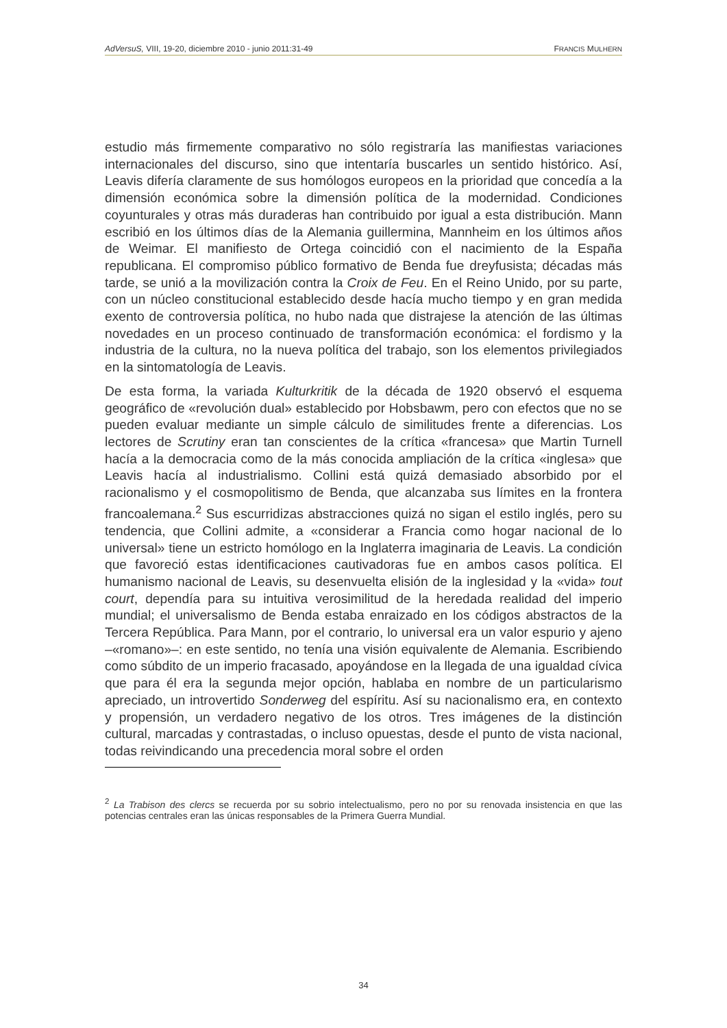AdVersuS, VIII, 19-20, diciembre 2010 - junio 2011:31-49 FRANCIS MULHERN
estudio más firmemente comparativo no sólo registraría las manifiestas variaciones internacionales del discurso, sino que intentaría buscarles un sentido histórico. Así, Leavis difería claramente de sus homólogos europeos en la prioridad que concedía a la dimensión económica sobre la dimensión política de la modernidad. Condiciones coyunturales y otras más duraderas han contribuido por igual a esta distribución. Mann escribió en los últimos días de la Alemania guillermina, Mannheim en los últimos años de Weimar. El manifiesto de Ortega coincidió con el nacimiento de la España republicana. El compromiso público formativo de Benda fue dreyfusista; décadas más tarde, se unió a la movilización contra la Croix de Feu. En el Reino Unido, por su parte, con un núcleo constitucional establecido desde hacía mucho tiempo y en gran medida exento de controversia política, no hubo nada que distrajese la atención de las últimas novedades en un proceso continuado de transformación económica: el fordismo y la industria de la cultura, no la nueva política del trabajo, son los elementos privilegiados en la sintomatología de Leavis.
De esta forma, la variada Kulturkritik de la década de 1920 observó el esquema geográfico de «revolución dual» establecido por Hobsbawm, pero con efectos que no se pueden evaluar mediante un simple cálculo de similitudes frente a diferencias. Los lectores de Scrutiny eran tan conscientes de la crítica «francesa» que Martin Turnell hacía a la democracia como de la más conocida ampliación de la crítica «inglesa» que Leavis hacía al industrialismo. Collini está quizá demasiado absorbido por el racionalismo y el cosmopolitismo de Benda, que alcanzaba sus límites en la frontera francoalemana.<sup>2</sup> Sus escurridizas abstracciones quizá no sigan el estilo inglés, pero su tendencia, que Collini admite, a «considerar a Francia como hogar nacional de lo universal» tiene un estricto homólogo en la Inglaterra imaginaria de Leavis. La condición que favoreció estas identificaciones cautivadoras fue en ambos casos política. El humanismo nacional de Leavis, su desenvuelta elisión de la inglesidad y la «vida» tout court, dependía para su intuitiva verosimilitud de la heredada realidad del imperio mundial; el universalismo de Benda estaba enraizado en los códigos abstractos de la Tercera República. Para Mann, por el contrario, lo universal era un valor espurio y ajeno –«romano»–: en este sentido, no tenía una visión equivalente de Alemania. Escribiendo como súbdito de un imperio fracasado, apoyándose en la llegada de una igualdad cívica que para él era la segunda mejor opción, hablaba en nombre de un particularismo apreciado, un introvertido Sonderweg del espíritu. Así su nacionalismo era, en contexto y propensión, un verdadero negativo de los otros. Tres imágenes de la distinción cultural, marcadas y contrastadas, o incluso opuestas, desde el punto de vista nacional, todas reivindicando una precedencia moral sobre el orden
<sup>2</sup> La Trabison des clercs se recuerda por su sobrio intelectualismo, pero no por su renovada insistencia en que las potencias centrales eran las únicas responsables de la Primera Guerra Mundial.
34